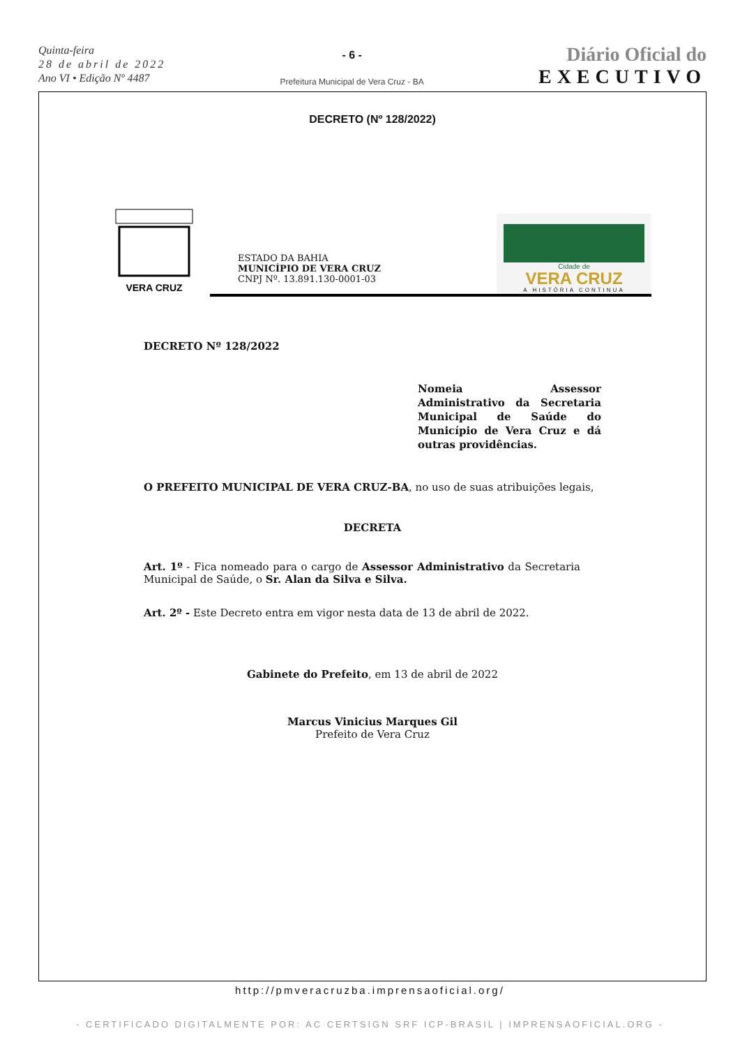Quinta-feira
28 de abril de 2022
Ano VI • Edição Nº 4487
- 6 -
Prefeitura Municipal de Vera Cruz - BA
Diário Oficial do
EXECUTIVO
DECRETO (Nº 128/2022)
VERA CRUZ
ESTADO DA BAHIA
MUNICÍPIO DE VERA CRUZ
CNPJ Nº. 13.891.130-0001-03
Cidade de
VERA CRUZ
A HISTÓRIA CONTINUA
DECRETO Nº 128/2022
Nomeia Assessor Administrativo da Secretaria Municipal de Saúde do Município de Vera Cruz e dá outras providências.
O PREFEITO MUNICIPAL DE VERA CRUZ-BA, no uso de suas atribuições legais,
DECRETA
Art. 1º - Fica nomeado para o cargo de Assessor Administrativo da Secretaria Municipal de Saúde, o Sr. Alan da Silva e Silva.
Art. 2º - Este Decreto entra em vigor nesta data de 13 de abril de 2022.
Gabinete do Prefeito, em 13 de abril de 2022
Marcus Vinicius Marques Gil
Prefeito de Vera Cruz
http://pmveracruzba.imprensaoficial.org/
- CERTIFICADO DIGITALMENTE POR: AC CERTSIGN SRF ICP-BRASIL | IMPRENSAOFICIAL.ORG -